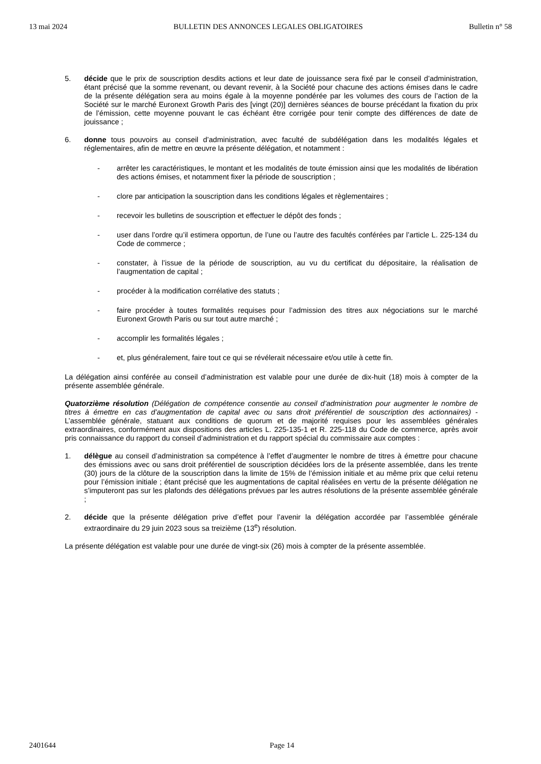13 mai 2024 BULLETIN DES ANNONCES LEGALES OBLIGATOIRES Bulletin n° 58
5. décide que le prix de souscription desdits actions et leur date de jouissance sera fixé par le conseil d’administration, étant précisé que la somme revenant, ou devant revenir, à la Société pour chacune des actions émises dans le cadre de la présente délégation sera au moins égale à la moyenne pondérée par les volumes des cours de l’action de la Société sur le marché Euronext Growth Paris des [vingt (20)] dernières séances de bourse précédant la fixation du prix de l’émission, cette moyenne pouvant le cas échéant être corrigée pour tenir compte des différences de date de jouissance ;
6. donne tous pouvoirs au conseil d’administration, avec faculté de subdélégation dans les modalités légales et réglementaires, afin de mettre en œuvre la présente délégation, et notamment :
- arrêter les caractéristiques, le montant et les modalités de toute émission ainsi que les modalités de libération des actions émises, et notamment fixer la période de souscription ;
- clore par anticipation la souscription dans les conditions légales et règlementaires ;
- recevoir les bulletins de souscription et effectuer le dépôt des fonds ;
- user dans l’ordre qu’il estimera opportun, de l’une ou l’autre des facultés conférées par l’article L. 225-134 du Code de commerce ;
- constater, à l’issue de la période de souscription, au vu du certificat du dépositaire, la réalisation de l’augmentation de capital ;
- procéder à la modification corrélative des statuts ;
- faire procéder à toutes formalités requises pour l’admission des titres aux négociations sur le marché Euronext Growth Paris ou sur tout autre marché ;
- accomplir les formalités légales ;
- et, plus généralement, faire tout ce qui se révélerait nécessaire et/ou utile à cette fin.
La délégation ainsi conférée au conseil d’administration est valable pour une durée de dix-huit (18) mois à compter de la présente assemblée générale.
Quatorzième résolution (Délégation de compétence consentie au conseil d’administration pour augmenter le nombre de titres à émettre en cas d’augmentation de capital avec ou sans droit préférentiel de souscription des actionnaires) - L’assemblée générale, statuant aux conditions de quorum et de majorité requises pour les assemblées générales extraordinaires, conformément aux dispositions des articles L. 225-135-1 et R. 225-118 du Code de commerce, après avoir pris connaissance du rapport du conseil d’administration et du rapport spécial du commissaire aux comptes :
1. délègue au conseil d’administration sa compétence à l’effet d’augmenter le nombre de titres à émettre pour chacune des émissions avec ou sans droit préférentiel de souscription décidées lors de la présente assemblée, dans les trente (30) jours de la clôture de la souscription dans la limite de 15% de l’émission initiale et au même prix que celui retenu pour l’émission initiale ; étant précisé que les augmentations de capital réalisées en vertu de la présente délégation ne s’imputeront pas sur les plafonds des délégations prévues par les autres résolutions de la présente assemblée générale ;
2. décide que la présente délégation prive d’effet pour l’avenir la délégation accordée par l’assemblée générale extraordinaire du 29 juin 2023 sous sa treizième (13<sup>e</sup>) résolution.
La présente délégation est valable pour une durée de vingt-six (26) mois à compter de la présente assemblée.
2401644 Page 14